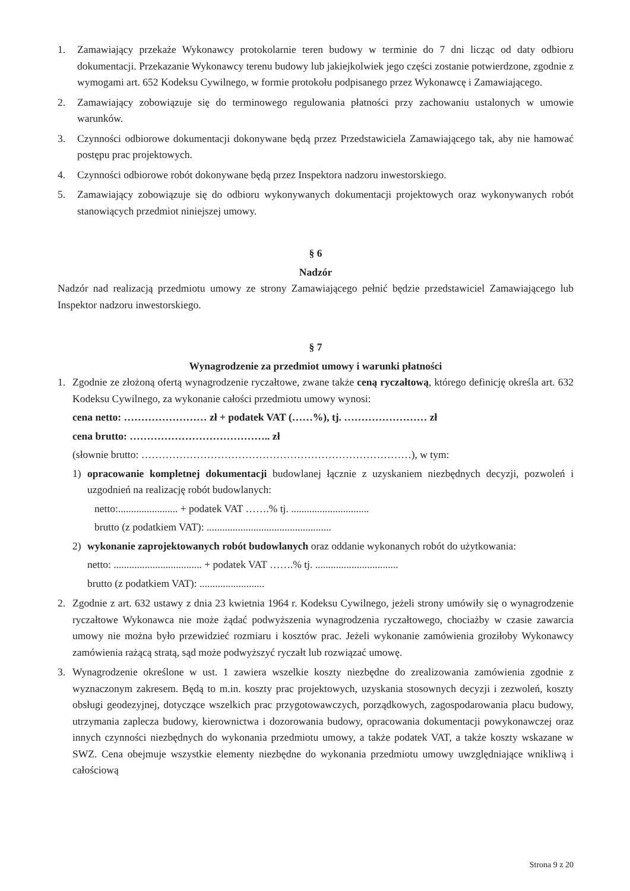1. Zamawiający przekaże Wykonawcy protokolarnie teren budowy w terminie do 7 dni licząc od daty odbioru dokumentacji. Przekazanie Wykonawcy terenu budowy lub jakiejkolwiek jego części zostanie potwierdzone, zgodnie z wymogami art. 652 Kodeksu Cywilnego, w formie protokołu podpisanego przez Wykonawcę i Zamawiającego.
2. Zamawiający zobowiązuje się do terminowego regulowania płatności przy zachowaniu ustalonych w umowie warunków.
3. Czynności odbiorowe dokumentacji dokonywane będą przez Przedstawiciela Zamawiającego tak, aby nie hamować postępu prac projektowych.
4. Czynności odbiorowe robót dokonywane będą przez Inspektora nadzoru inwestorskiego.
5. Zamawiający zobowiązuje się do odbioru wykonywanych dokumentacji projektowych oraz wykonywanych robót stanowiących przedmiot niniejszej umowy.
§ 6
Nadzór
Nadzór nad realizacją przedmiotu umowy ze strony Zamawiającego pełnić będzie przedstawiciel Zamawiającego lub Inspektor nadzoru inwestorskiego.
§ 7
Wynagrodzenie za przedmiot umowy i warunki płatności
1. Zgodnie ze złożoną ofertą wynagrodzenie ryczałtowe, zwane także ceną ryczałtową, którego definicję określa art. 632 Kodeksu Cywilnego, za wykonanie całości przedmiotu umowy wynosi:
cena netto: …………………… zł + podatek VAT (……%), tj. …………………… zł
cena brutto: ………………………………….. zł
(słownie brutto: ……………………………………………………………………), w tym:
1) opracowanie kompletnej dokumentacji budowlanej łącznie z uzyskaniem niezbędnych decyzji, pozwoleń i uzgodnień na realizację robót budowlanych:
netto:....................... + podatek VAT …….% tj. ..............................
brutto (z podatkiem VAT): ................................................
2) wykonanie zaprojektowanych robót budowlanych oraz oddanie wykonanych robót do użytkowania:
netto: .................................. + podatek VAT …….% tj. ................................
brutto (z podatkiem VAT): .........................
2. Zgodnie z art. 632 ustawy z dnia 23 kwietnia 1964 r. Kodeksu Cywilnego, jeżeli strony umówiły się o wynagrodzenie ryczałtowe Wykonawca nie może żądać podwyższenia wynagrodzenia ryczałtowego, chociażby w czasie zawarcia umowy nie można było przewidzieć rozmiaru i kosztów prac. Jeżeli wykonanie zamówienia groziłoby Wykonawcy zamówienia rażącą stratą, sąd może podwyższyć ryczałt lub rozwiązać umowę.
3. Wynagrodzenie określone w ust. 1 zawiera wszelkie koszty niezbędne do zrealizowania zamówienia zgodnie z wyznaczonym zakresem. Będą to m.in. koszty prac projektowych, uzyskania stosownych decyzji i zezwoleń, koszty obsługi geodezyjnej, dotyczące wszelkich prac przygotowawczych, porządkowych, zagospodarowania placu budowy, utrzymania zaplecza budowy, kierownictwa i dozorowania budowy, opracowania dokumentacji powykonawczej oraz innych czynności niezbędnych do wykonania przedmiotu umowy, a także podatek VAT, a także koszty wskazane w SWZ. Cena obejmuje wszystkie elementy niezbędne do wykonania przedmiotu umowy uwzględniające wnikliwą i całościową
Strona 9 z 20